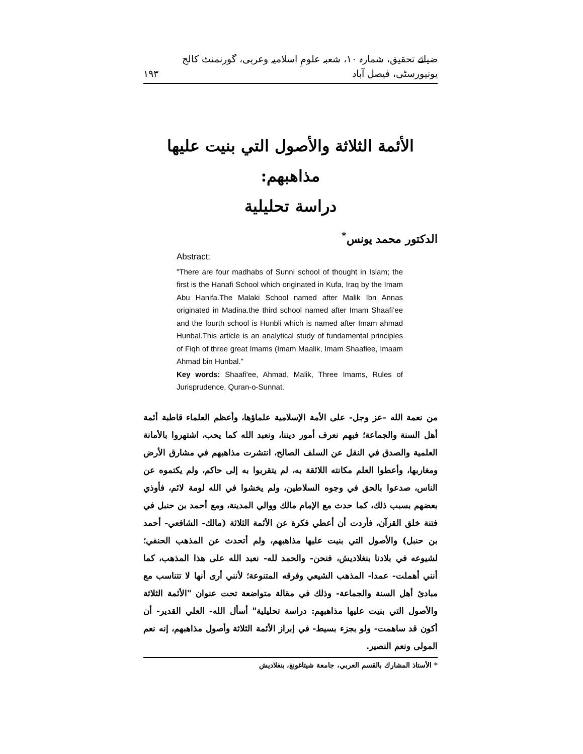١٩٣ ضیائے تحقیق، شمارہ ١٠، شعبہ علومِ اسلامیہ وعربی، گورنمنٹ کالج یونیورسٹی، فیصل آباد
الأئمة الثلاثة والأصول التي بنيت عليها مذاهبهم:
دراسة تحليلية
الدكتور محمد يونس<sup>*</sup>
Abstract:
"There are four madhabs of Sunni school of thought in Islam; the first is the Hanafi School which originated in Kufa, Iraq by the Imam Abu Hanifa.The Malaki School named after Malik Ibn Annas originated in Madina.the third school named after Imam Shaafi’ee and the fourth school is Hunbli which is named after Imam ahmad Hunbal.This article is an analytical study of fundamental principles of Fiqh of three great Imams (Imam Maalik, Imam Shaafiee, Imaam Ahmad bin Hunbal."
Key words: Shaafi'ee, Ahmad, Malik, Three Imams, Rules of Jurisprudence, Quran-o-Sunnat.
من نعمة الله –عز وجل- على الأمة الإسلامية علماؤها، وأعظم العلماء قاطبة أئمة أهل السنة والجماعة؛ فبهم نعرف أمور ديننا، ونعبد الله كما يحب، اشتهروا بالأمانة العلمية والصدق في النقل عن السلف الصالح، انتشرت مذاهبهم في مشارق الأرض ومغاربها، وأعطوا العلم مكانته اللائقة به، لم يتقربوا به إلى حاكم، ولم يكتموه عن الناس، صدعوا بالحق في وجوه السلاطين، ولم يخشوا في الله لومة لائم، فأوذي بعضهم بسبب ذلك، كما حدث مع الإمام مالك ووالي المدينة، ومع أحمد بن حنبل في فتنة خلق القرآن، فأردت أن أعطي فكرة عن الأئمة الثلاثة (مالك- الشافعي- أحمد بن حنبل) والأصول التي بنيت عليها مذاهبهم، ولم أتحدث عن المذهب الحنفي؛ لشيوعه في بلادنا بنغلاديش، فنحن- والحمد لله- نعبد الله على هذا المذهب، كما أنني أهملت- عمدا- المذهب الشيعي وفرقه المتنوعة؛ لأنني أرى أنها لا تتناسب مع مبادئ أهل السنة والجماعة- وذلك في مقالة متواضعة تحت عنوان "الأئمة الثلاثة والأصول التي بنيت عليها مذاهبهم: دراسة تحليلية" أسأل الله- العلي القدير- أن أكون قد ساهمت- ولو بجزء بسيط- في إبراز الأئمة الثلاثة وأصول مذاهبهم، إنه نعم المولى ونعم النصير.
* الأستاذ المشارك بالقسم العربي، جامعة شيتاغونغ، بنغلاديش